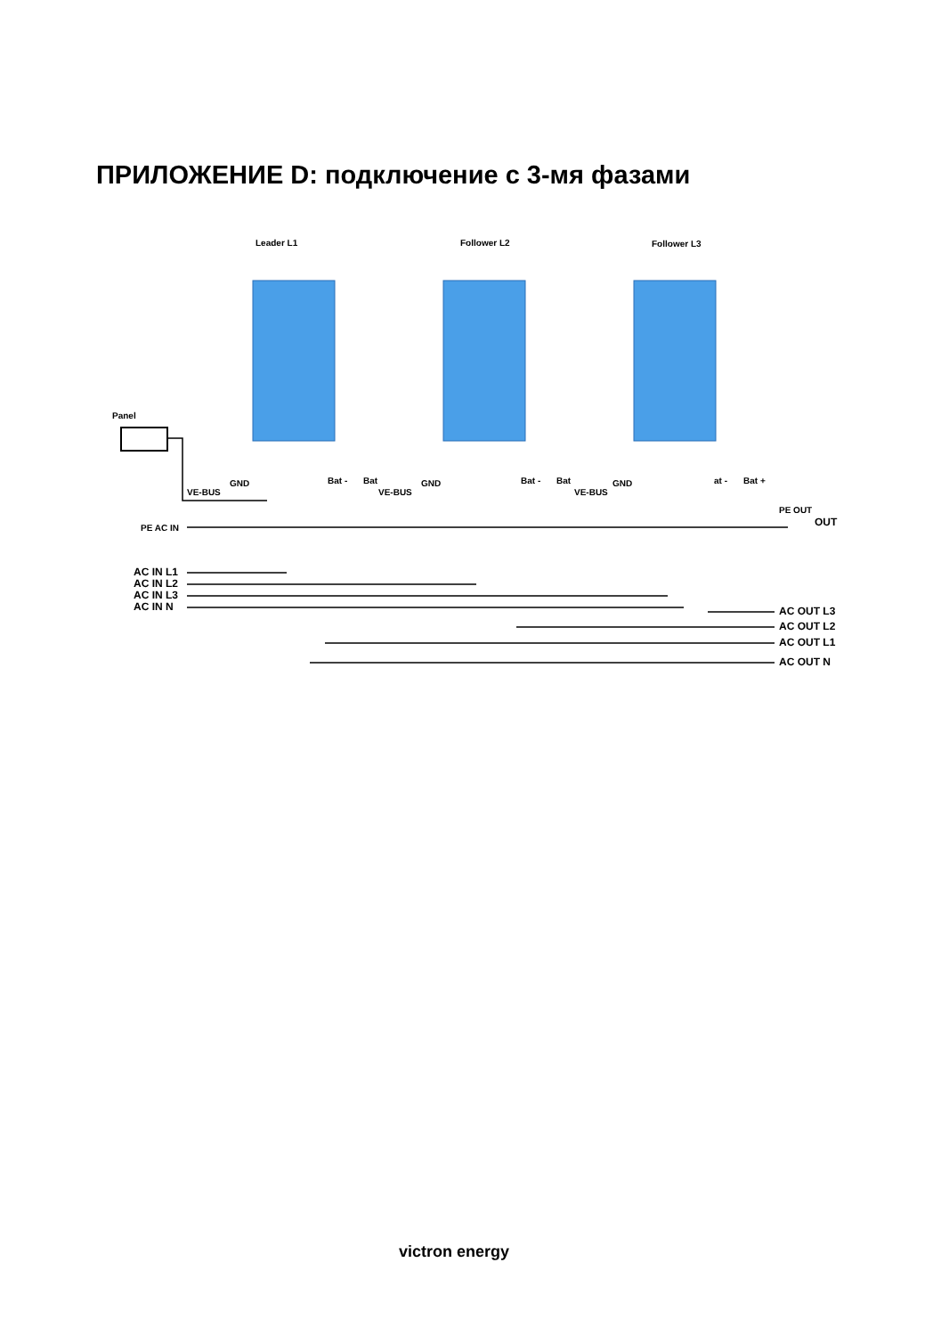ПРИЛОЖЕНИЕ D: подключение с 3-мя фазами
Leader L1
Follower L2
Follower L3
Panel
VE-BUS
VE-BUS
VE-BUS
PE AC IN
PE OUT
OUT
AC IN L1
AC IN L2
AC IN L3
AC IN N
AC OUT L3
AC OUT L2
AC OUT L1
AC OUT N
GND
GND
GND
Bat -
Bat
Bat -
Bat
at -
Bat +
victron energy